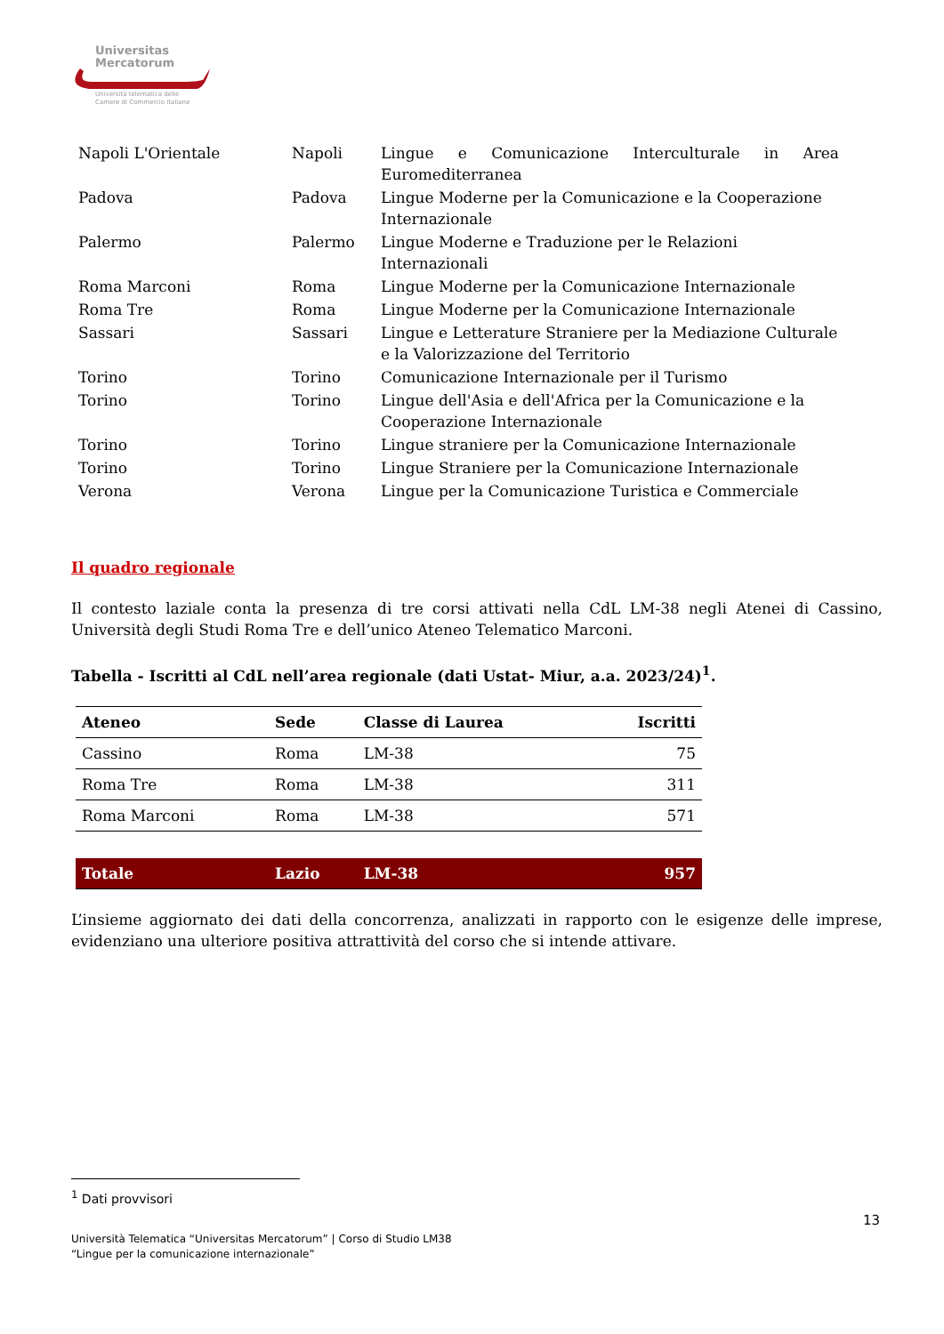Universitas
Mercatorum
Università telematica delle
Camere di Commercio Italiane
| Napoli L'Orientale | Napoli | Lingue e Comunicazione Interculturale in Area Euromediterranea |
| Padova | Padova | Lingue Moderne per la Comunicazione e la Cooperazione Internazionale |
| Palermo | Palermo | Lingue Moderne e Traduzione per le Relazioni Internazionali |
| Roma Marconi | Roma | Lingue Moderne per la Comunicazione Internazionale |
| Roma Tre | Roma | Lingue Moderne per la Comunicazione Internazionale |
| Sassari | Sassari | Lingue e Letterature Straniere per la Mediazione Culturale e la Valorizzazione del Territorio |
| Torino | Torino | Comunicazione Internazionale per il Turismo |
| Torino | Torino | Lingue dell'Asia e dell'Africa per la Comunicazione e la Cooperazione Internazionale |
| Torino | Torino | Lingue straniere per la Comunicazione Internazionale |
| Torino | Torino | Lingue Straniere per la Comunicazione Internazionale |
| Verona | Verona | Lingue per la Comunicazione Turistica e Commerciale |
Il quadro regionale
Il contesto laziale conta la presenza di tre corsi attivati nella CdL LM-38 negli Atenei di Cassino, Università degli Studi Roma Tre e dell’unico Ateneo Telematico Marconi.
Tabella - Iscritti al CdL nell’area regionale (dati Ustat- Miur, a.a. 2023/24)<sup>1</sup>.
| Ateneo | Sede | Classe di Laurea | Iscritti |
| --- | --- | --- | --- |
| Cassino | Roma | LM-38 | 75 |
| Roma Tre | Roma | LM-38 | 311 |
| Roma Marconi | Roma | LM-38 | 571 |
| Totale | Lazio | LM-38 | 957 |
L’insieme aggiornato dei dati della concorrenza, analizzati in rapporto con le esigenze delle imprese, evidenziano una ulteriore positiva attrattività del corso che si intende attivare.
<sup>1</sup> Dati provvisori
13
Università Telematica “Universitas Mercatorum” | Corso di Studio LM38
“Lingue per la comunicazione internazionale”